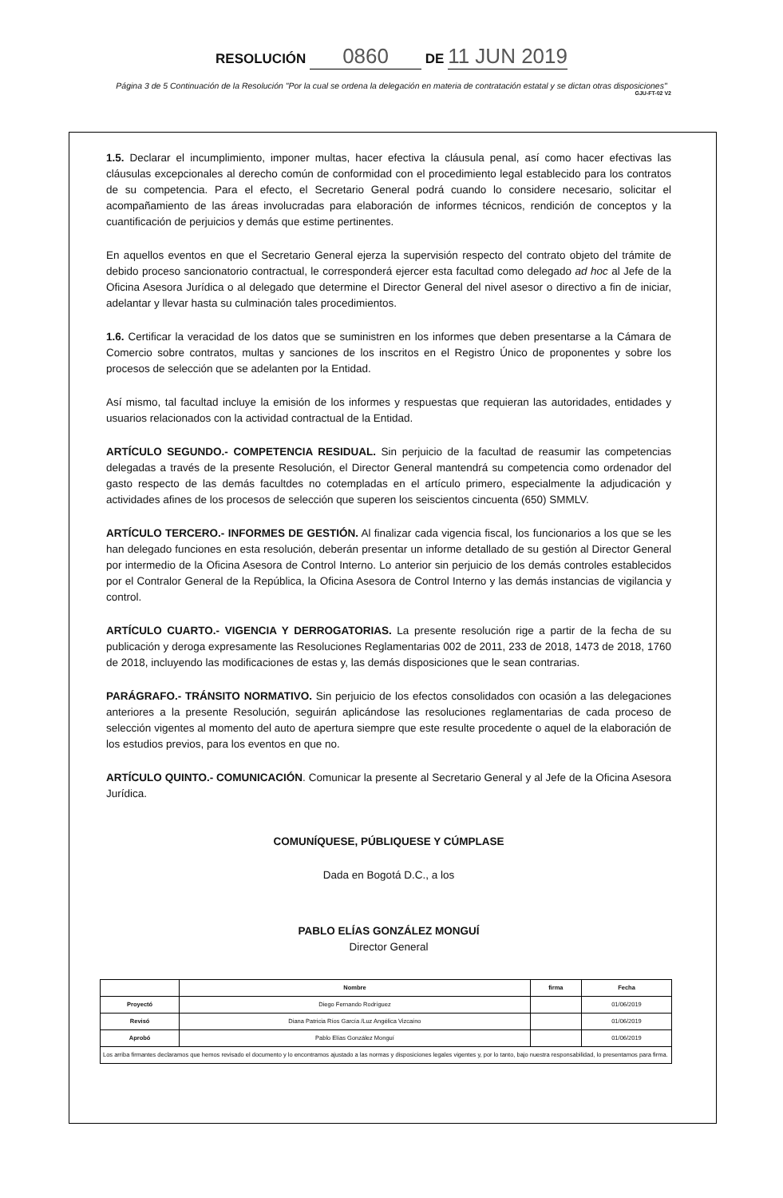RESOLUCIÓN 0860 DE 11 JUN 2019
Página 3 de 5 Continuación de la Resolución "Por la cual se ordena la delegación en materia de contratación estatal y se dictan otras disposiciones"
GJU-FT-02 V2
1.5. Declarar el incumplimiento, imponer multas, hacer efectiva la cláusula penal, así como hacer efectivas las cláusulas excepcionales al derecho común de conformidad con el procedimiento legal establecido para los contratos de su competencia. Para el efecto, el Secretario General podrá cuando lo considere necesario, solicitar el acompañamiento de las áreas involucradas para elaboración de informes técnicos, rendición de conceptos y la cuantificación de perjuicios y demás que estime pertinentes.
En aquellos eventos en que el Secretario General ejerza la supervisión respecto del contrato objeto del trámite de debido proceso sancionatorio contractual, le corresponderá ejercer esta facultad como delegado ad hoc al Jefe de la Oficina Asesora Jurídica o al delegado que determine el Director General del nivel asesor o directivo a fin de iniciar, adelantar y llevar hasta su culminación tales procedimientos.
1.6. Certificar la veracidad de los datos que se suministren en los informes que deben presentarse a la Cámara de Comercio sobre contratos, multas y sanciones de los inscritos en el Registro Único de proponentes y sobre los procesos de selección que se adelanten por la Entidad.
Así mismo, tal facultad incluye la emisión de los informes y respuestas que requieran las autoridades, entidades y usuarios relacionados con la actividad contractual de la Entidad.
ARTÍCULO SEGUNDO.- COMPETENCIA RESIDUAL. Sin perjuicio de la facultad de reasumir las competencias delegadas a través de la presente Resolución, el Director General mantendrá su competencia como ordenador del gasto respecto de las demás facultdes no cotempladas en el artículo primero, especialmente la adjudicación y actividades afines de los procesos de selección que superen los seiscientos cincuenta (650) SMMLV.
ARTÍCULO TERCERO.- INFORMES DE GESTIÓN. Al finalizar cada vigencia fiscal, los funcionarios a los que se les han delegado funciones en esta resolución, deberán presentar un informe detallado de su gestión al Director General por intermedio de la Oficina Asesora de Control Interno. Lo anterior sin perjuicio de los demás controles establecidos por el Contralor General de la República, la Oficina Asesora de Control Interno y las demás instancias de vigilancia y control.
ARTÍCULO CUARTO.- VIGENCIA Y DERROGATORIAS. La presente resolución rige a partir de la fecha de su publicación y deroga expresamente las Resoluciones Reglamentarias 002 de 2011, 233 de 2018, 1473 de 2018, 1760 de 2018, incluyendo las modificaciones de estas y, las demás disposiciones que le sean contrarias.
PARÁGRAFO.- TRÁNSITO NORMATIVO. Sin perjuicio de los efectos consolidados con ocasión a las delegaciones anteriores a la presente Resolución, seguirán aplicándose las resoluciones reglamentarias de cada proceso de selección vigentes al momento del auto de apertura siempre que este resulte procedente o aquel de la elaboración de los estudios previos, para los eventos en que no.
ARTÍCULO QUINTO.- COMUNICACIÓN. Comunicar la presente al Secretario General y al Jefe de la Oficina Asesora Jurídica.
COMUNÍQUESE, PÚBLIQUESE Y CÚMPLASE
Dada en Bogotá D.C., a los
PABLO ELÍAS GONZÁLEZ MONGUÍ
Director General
| | Nombre | firma | Fecha |
| --- | --- | --- | --- |
| Proyectó | Diego Fernando Rodríguez | | 01/06/2019 |
| Revisó | Diana Patricia Ríos García /Luz Angélica Vizcaíno | | 01/06/2019 |
| Aprobó | Pablo Elías González Monguí | | 01/06/2019 |
| Los arriba firmantes declaramos que hemos revisado el documento y lo encontramos ajustado a las normas y disposiciones legales vigentes y, por lo tanto, bajo nuestra responsabilidad, lo presentamos para firma. | | | |